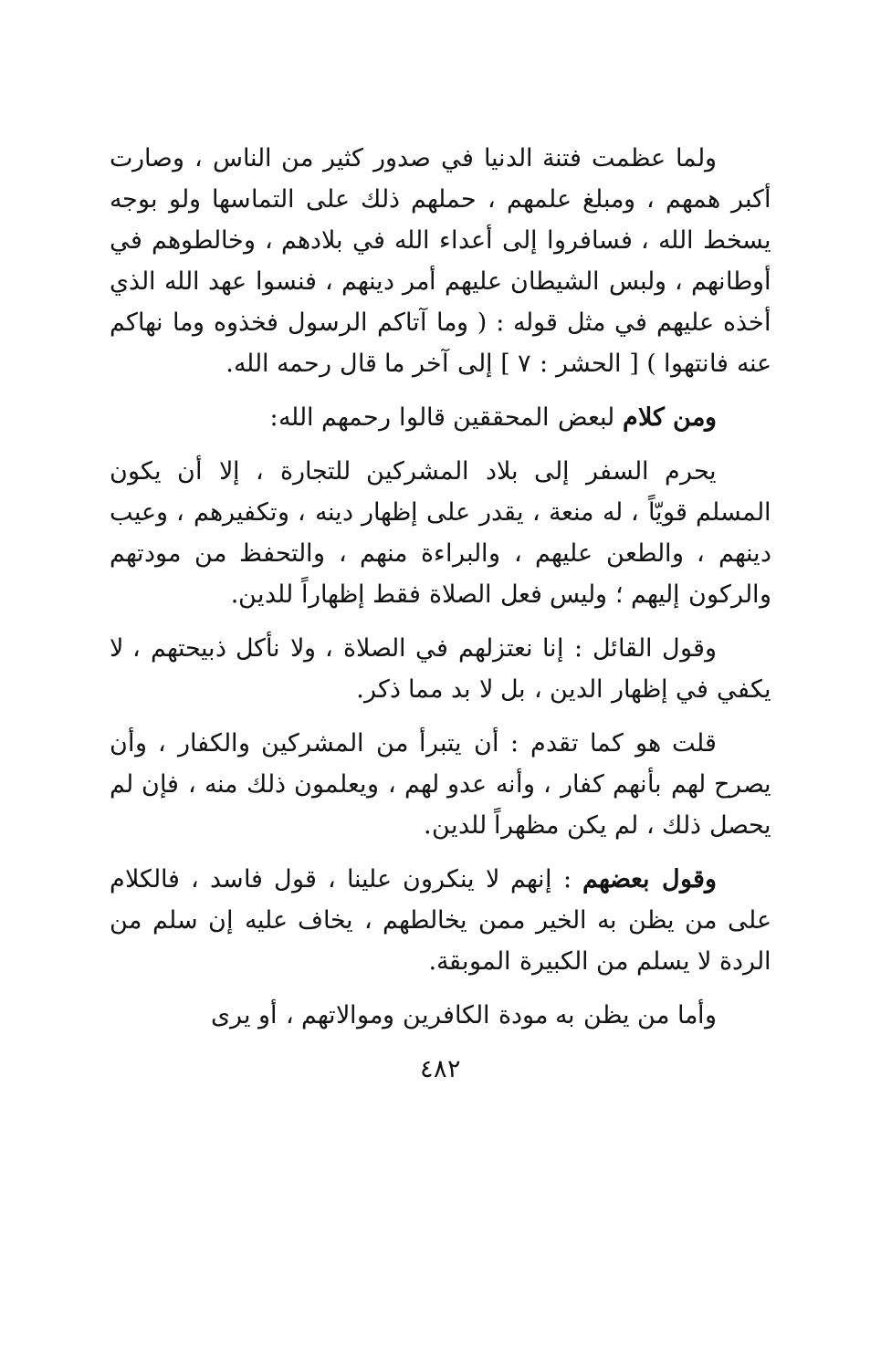ولما عظمت فتنة الدنيا في صدور كثير من الناس ، وصارت أكبر همهم ، ومبلغ علمهم ، حملهم ذلك على التماسها ولو بوجه يسخط الله ، فسافروا إلى أعداء الله في بلادهم ، وخالطوهم في أوطانهم ، ولبس الشيطان عليهم أمر دينهم ، فنسوا عهد الله الذي أخذه عليهم في مثل قوله : ( وما آتاكم الرسول فخذوه وما نهاكم عنه فانتهوا ) [ الحشر : ٧ ] إلى آخر ما قال رحمه الله.
ومن كلام لبعض المحققين قالوا رحمهم الله:
يحرم السفر إلى بلاد المشركين للتجارة ، إلا أن يكون المسلم قويّاً ، له منعة ، يقدر على إظهار دينه ، وتكفيرهم ، وعيب دينهم ، والطعن عليهم ، والبراءة منهم ، والتحفظ من مودتهم والركون إليهم ؛ وليس فعل الصلاة فقط إظهاراً للدين.
وقول القائل : إنا نعتزلهم في الصلاة ، ولا نأكل ذبيحتهم ، لا يكفي في إظهار الدين ، بل لا بد مما ذكر.
قلت هو كما تقدم : أن يتبرأ من المشركين والكفار ، وأن يصرح لهم بأنهم كفار ، وأنه عدو لهم ، ويعلمون ذلك منه ، فإن لم يحصل ذلك ، لم يكن مظهراً للدين.
وقول بعضهم : إنهم لا ينكرون علينا ، قول فاسد ، فالكلام على من يظن به الخير ممن يخالطهم ، يخاف عليه إن سلم من الردة لا يسلم من الكبيرة الموبقة.
وأما من يظن به مودة الكافرين وموالاتهم ، أو يرى
٤٨٢